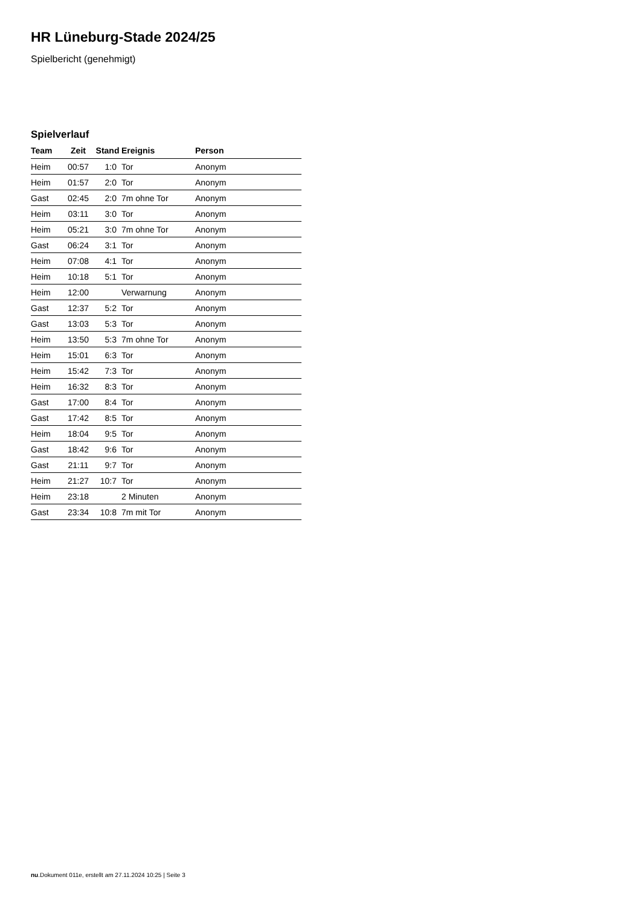HR Lüneburg-Stade 2024/25
Spielbericht (genehmigt)
Spielverlauf
| Team | Zeit | Stand | Ereignis | Person |
| --- | --- | --- | --- | --- |
| Heim | 00:57 | 1:0 | Tor | Anonym |
| Heim | 01:57 | 2:0 | Tor | Anonym |
| Gast | 02:45 | 2:0 | 7m ohne Tor | Anonym |
| Heim | 03:11 | 3:0 | Tor | Anonym |
| Heim | 05:21 | 3:0 | 7m ohne Tor | Anonym |
| Gast | 06:24 | 3:1 | Tor | Anonym |
| Heim | 07:08 | 4:1 | Tor | Anonym |
| Heim | 10:18 | 5:1 | Tor | Anonym |
| Heim | 12:00 | | Verwarnung | Anonym |
| Gast | 12:37 | 5:2 | Tor | Anonym |
| Gast | 13:03 | 5:3 | Tor | Anonym |
| Heim | 13:50 | 5:3 | 7m ohne Tor | Anonym |
| Heim | 15:01 | 6:3 | Tor | Anonym |
| Heim | 15:42 | 7:3 | Tor | Anonym |
| Heim | 16:32 | 8:3 | Tor | Anonym |
| Gast | 17:00 | 8:4 | Tor | Anonym |
| Gast | 17:42 | 8:5 | Tor | Anonym |
| Heim | 18:04 | 9:5 | Tor | Anonym |
| Gast | 18:42 | 9:6 | Tor | Anonym |
| Gast | 21:11 | 9:7 | Tor | Anonym |
| Heim | 21:27 | 10:7 | Tor | Anonym |
| Heim | 23:18 | | 2 Minuten | Anonym |
| Gast | 23:34 | 10:8 | 7m mit Tor | Anonym |
nu.Dokument 011e, erstellt am 27.11.2024 10:25 | Seite 3